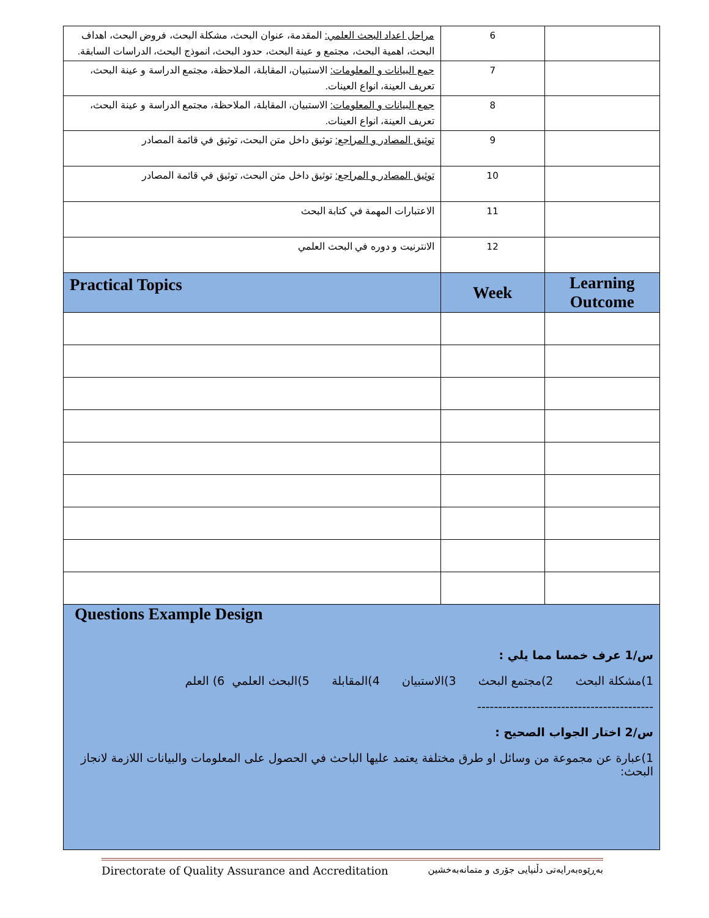| مراحل اعداد البحث العلمي: المقدمة، عنوان البحث، مشكلة البحث، فروض البحث، اهداف البحث، اهمية البحث، مجتمع و عينة البحث، حدود البحث، انموذج البحث، الدراسات السابقة. | 6 | |
| جمع البيانات و المعلومات: الاستبيان، المقابلة، الملاحظة، مجتمع الدراسة و عينة البحث، تعريف العينة، انواع العينات. | 7 | |
| جمع البيانات و المعلومات: الاستبيان، المقابلة، الملاحظة، مجتمع الدراسة و عينة البحث، تعريف العينة، انواع العينات. | 8 | |
| توثيق المصادر و المراجع: توثيق داخل متن البحث، توثيق في قائمة المصادر | 9 | |
| توثيق المصادر و المراجع: توثيق داخل متن البحث، توثيق في قائمة المصادر | 10 | |
| الاعتبارات المهمة في كتابة البحث | 11 | |
| الانترنيت و دوره في البحث العلمي | 12 | |
| Practical Topics | Week | Learning Outcome |
| Questions Example Design س/1 عرف خمسا مما يلي : 1)مشكلة البحث 2)مجتمع البحث 3)الاستبيان 4)المقابلة 5)البحث العلمي 6) العلم ------------------------------------------ س/2 اختار الجواب الصحيح : 1)عبارة عن مجموعة من وسائل او طرق مختلفة يعتمد عليها الباحث في الحصول على المعلومات والبيانات اللازمة لانجاز البحث: | | |
Directorate of Quality Assurance and Accreditation بەڕێوەبەرایەتی دڵنیایی جۆری و متمانەبەخشین